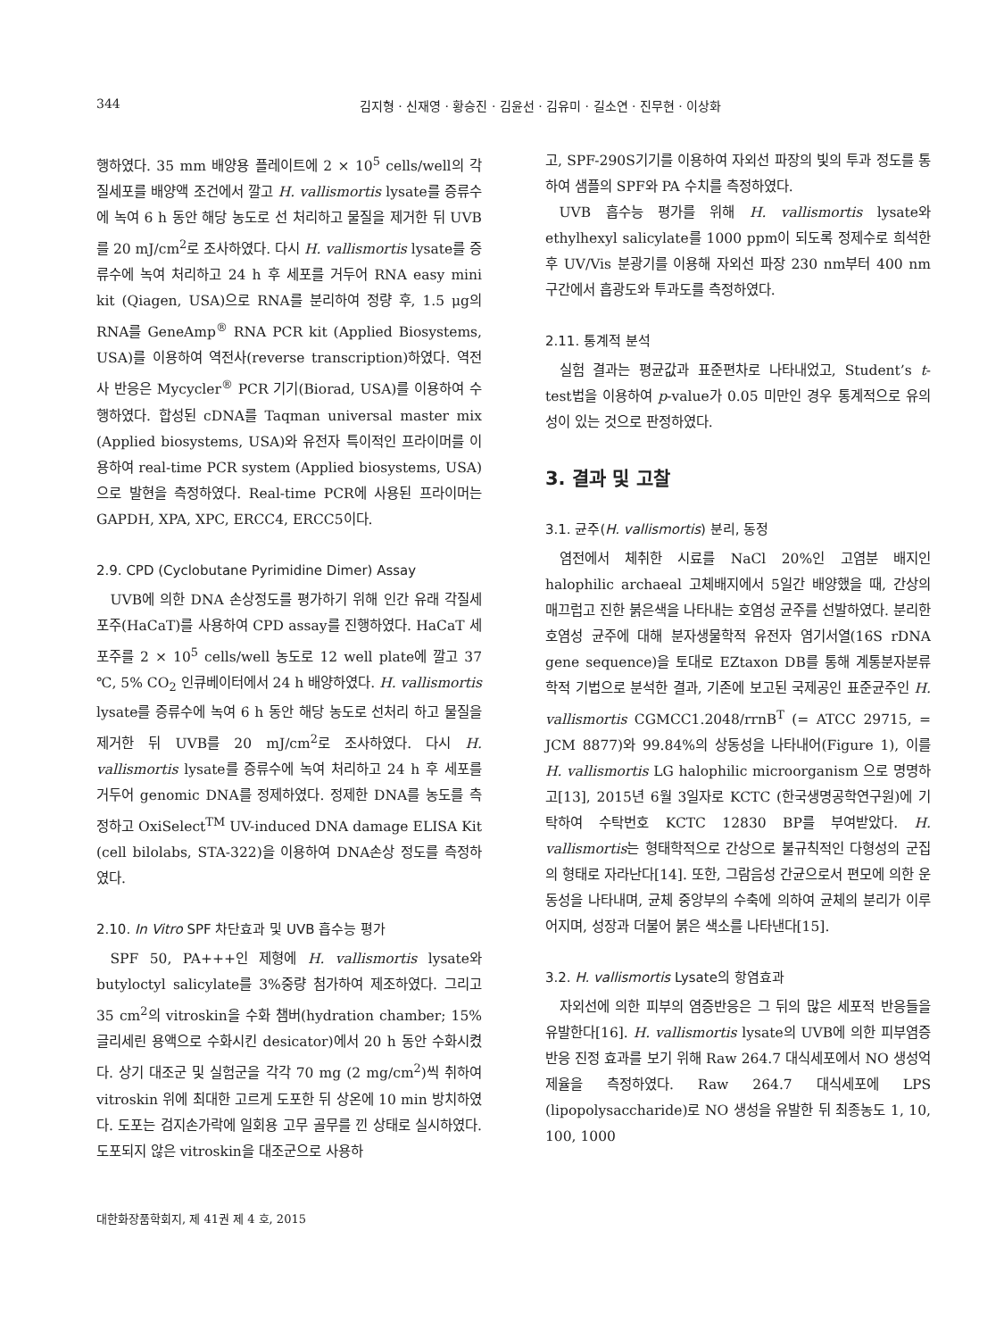344 김지형 · 신재영 · 황승진 · 김윤선 · 김유미 · 길소연 · 진무현 · 이상화
행하였다. 35 mm 배양용 플레이트에 2 × 10<sup>5</sup> cells/well의 각질세포를 배양액 조건에서 깔고 H. vallismortis lysate를 증류수에 녹여 6 h 동안 해당 농도로 선 처리하고 물질을 제거한 뒤 UVB를 20 mJ/cm<sup>2</sup>로 조사하였다. 다시 H. vallismortis lysate를 증류수에 녹여 처리하고 24 h 후 세포를 거두어 RNA easy mini kit (Qiagen, USA)으로 RNA를 분리하여 정량 후, 1.5 μg의 RNA를 GeneAmp<sup>®</sup> RNA PCR kit (Applied Biosystems, USA)를 이용하여 역전사(reverse transcription)하였다. 역전사 반응은 Mycycler<sup>®</sup> PCR 기기(Biorad, USA)를 이용하여 수행하였다. 합성된 cDNA를 Taqman universal master mix (Applied biosystems, USA)와 유전자 특이적인 프라이머를 이용하여 real-time PCR system (Applied biosystems, USA)으로 발현을 측정하였다. Real-time PCR에 사용된 프라이머는 GAPDH, XPA, XPC, ERCC4, ERCC5이다.
2.9. CPD (Cyclobutane Pyrimidine Dimer) Assay
UVB에 의한 DNA 손상정도를 평가하기 위해 인간 유래 각질세포주(HaCaT)를 사용하여 CPD assay를 진행하였다. HaCaT 세포주를 2 × 10<sup>5</sup> cells/well 농도로 12 well plate에 깔고 37 ℃, 5% CO<sub>2</sub> 인큐베이터에서 24 h 배양하였다. H. vallismortis lysate를 증류수에 녹여 6 h 동안 해당 농도로 선처리 하고 물질을 제거한 뒤 UVB를 20 mJ/cm<sup>2</sup>로 조사하였다. 다시 H. vallismortis lysate를 증류수에 녹여 처리하고 24 h 후 세포를 거두어 genomic DNA를 정제하였다. 정제한 DNA를 농도를 측정하고 OxiSelect<sup>TM</sup> UV-induced DNA damage ELISA Kit (cell bilolabs, STA-322)을 이용하여 DNA손상 정도를 측정하였다.
2.10. In Vitro SPF 차단효과 및 UVB 흡수능 평가
SPF 50, PA+++인 제형에 H. vallismortis lysate와 butyloctyl salicylate를 3%중량 첨가하여 제조하였다. 그리고 35 cm<sup>2</sup>의 vitroskin을 수화 챔버(hydration chamber; 15% 글리세린 용액으로 수화시킨 desicator)에서 20 h 동안 수화시켰다. 상기 대조군 및 실험군을 각각 70 mg (2 mg/cm<sup>2</sup>)씩 취하여 vitroskin 위에 최대한 고르게 도포한 뒤 상온에 10 min 방치하였다. 도포는 검지손가락에 일회용 고무 골무를 낀 상태로 실시하였다. 도포되지 않은 vitroskin을 대조군으로 사용하
고, SPF-290S기기를 이용하여 자외선 파장의 빛의 투과 정도를 통하여 샘플의 SPF와 PA 수치를 측정하였다.
UVB 흡수능 평가를 위해 H. vallismortis lysate와 ethylhexyl salicylate를 1000 ppm이 되도록 정제수로 희석한 후 UV/Vis 분광기를 이용해 자외선 파장 230 nm부터 400 nm 구간에서 흡광도와 투과도를 측정하였다.
2.11. 통계적 분석
실험 결과는 평균값과 표준편차로 나타내었고, Student’s t-test법을 이용하여 p-value가 0.05 미만인 경우 통계적으로 유의성이 있는 것으로 판정하였다.
3. 결과 및 고찰
3.1. 균주(H. vallismortis) 분리, 동정
염전에서 체취한 시료를 NaCl 20%인 고염분 배지인 halophilic archaeal 고체배지에서 5일간 배양했을 때, 간상의 매끄럽고 진한 붉은색을 나타내는 호염성 균주를 선발하였다. 분리한 호염성 균주에 대해 분자생물학적 유전자 염기서열(16S rDNA gene sequence)을 토대로 EZtaxon DB를 통해 계통분자분류학적 기법으로 분석한 결과, 기존에 보고된 국제공인 표준균주인 H. vallismortis CGMCC1.2048/rrnB<sup>T</sup> (= ATCC 29715, = JCM 8877)와 99.84%의 상동성을 나타내어(Figure 1), 이를 H. vallismortis LG halophilic microorganism 으로 명명하고[13], 2015년 6월 3일자로 KCTC (한국생명공학연구원)에 기탁하여 수탁번호 KCTC 12830 BP를 부여받았다. H. vallismortis는 형태학적으로 간상으로 불규칙적인 다형성의 군집의 형태로 자라난다[14]. 또한, 그람음성 간균으로서 편모에 의한 운동성을 나타내며, 균체 중앙부의 수축에 의하여 균체의 분리가 이루어지며, 성장과 더불어 붉은 색소를 나타낸다[15].
3.2. H. vallismortis Lysate의 항염효과
자외선에 의한 피부의 염증반응은 그 뒤의 많은 세포적 반응들을 유발한다[16]. H. vallismortis lysate의 UVB에 의한 피부염증반응 진정 효과를 보기 위해 Raw 264.7 대식세포에서 NO 생성억제율을 측정하였다. Raw 264.7 대식세포에 LPS (lipopolysaccharide)로 NO 생성을 유발한 뒤 최종농도 1, 10, 100, 1000
대한화장품학회지, 제 41권 제 4 호, 2015